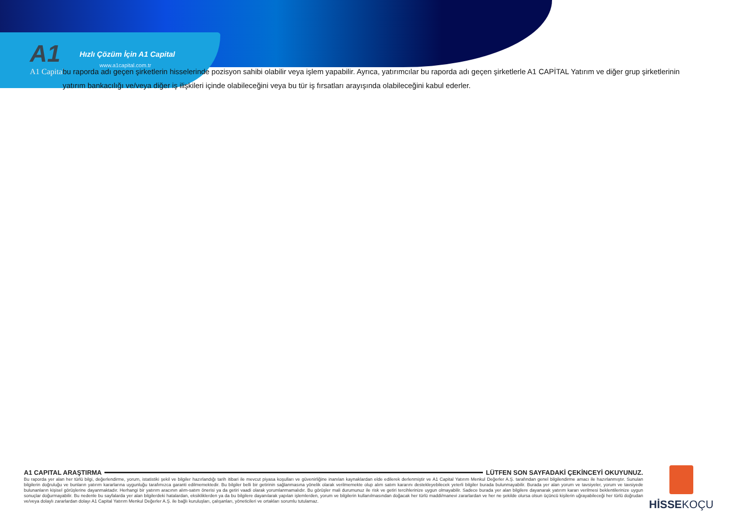A1
A1 Capital
Hızlı Çözüm İçin A1 Capital
www.a1capital.com.tr
bu raporda adı geçen şirketlerin hisselerinde pozisyon sahibi olabilir veya işlem yapabilir. Ayrıca, yatırımcılar bu raporda adı geçen şirketlerle A1 CAPİTAL Yatırım ve diğer grup şirketlerinin yatırım bankacılığı ve/veya diğer iş ilişkileri içinde olabileceğini veya bu tür iş fırsatları arayışında olabileceğini kabul ederler.
A1 CAPITAL ARAŞTIRMA LÜTFEN SON SAYFADAKİ ÇEKİNCEYİ OKUYUNUZ.
Bu raporda yer alan her türlü bilgi, değerlendirme, yorum, istatistiki şekil ve bilgiler hazırlandığı tarih itibari ile mevcut piyasa koşulları ve güvenirliğine inanılan kaynaklardan elde edilerek derlenmiştir ve A1 Capital Yatırım Menkul Değerler A.Ş. tarafından genel bilgilendirme amacı ile hazırlanmıştır. Sunulan bilgilerin doğruluğu ve bunların yatırım kararlarına uygunluğu tarafımızca garanti edilmemektedir. Bu bilgiler belli bir getirinin sağlanmasına yönelik olarak verilmemekte olup alım satım kararını destekleyebilecek yeterli bilgiler burada bulunmayabilir. Burada yer alan yorum ve tavsiyeler, yorum ve tavsiyede bulunanların kişisel görüşlerine dayanmaktadır. Herhangi bir yatırım aracının alım-satım önerisi ya da getiri vaadi olarak yorumlanmamalıdır. Bu görüşler mali durumunuz ile risk ve getiri tercihlerinize uygun olmayabilir. Sadece burada yer alan bilgilere dayanarak yatırım kararı verilmesi beklentilerinize uygun sonuçlar doğurmayabilir. Bu nedenle bu sayfalarda yer alan bilgilerdeki hatalardan, eksikliklerden ya da bu bilgilere dayanılarak yapılan işlemlerden, yorum ve bilgilerin kullanılmasından doğacak her türlü maddi/manevi zararlardan ve her ne şekilde olursa olsun üçüncü kişilerin uğrayabileceği her türlü doğrudan ve/veya dolaylı zararlardan dolayı A1 Capital Yatırım Menkul Değerler A.Ş. ile bağlı kuruluşları, çalışanları, yöneticileri ve ortakları sorumlu tutulamaz.
HİSSE KOÇU